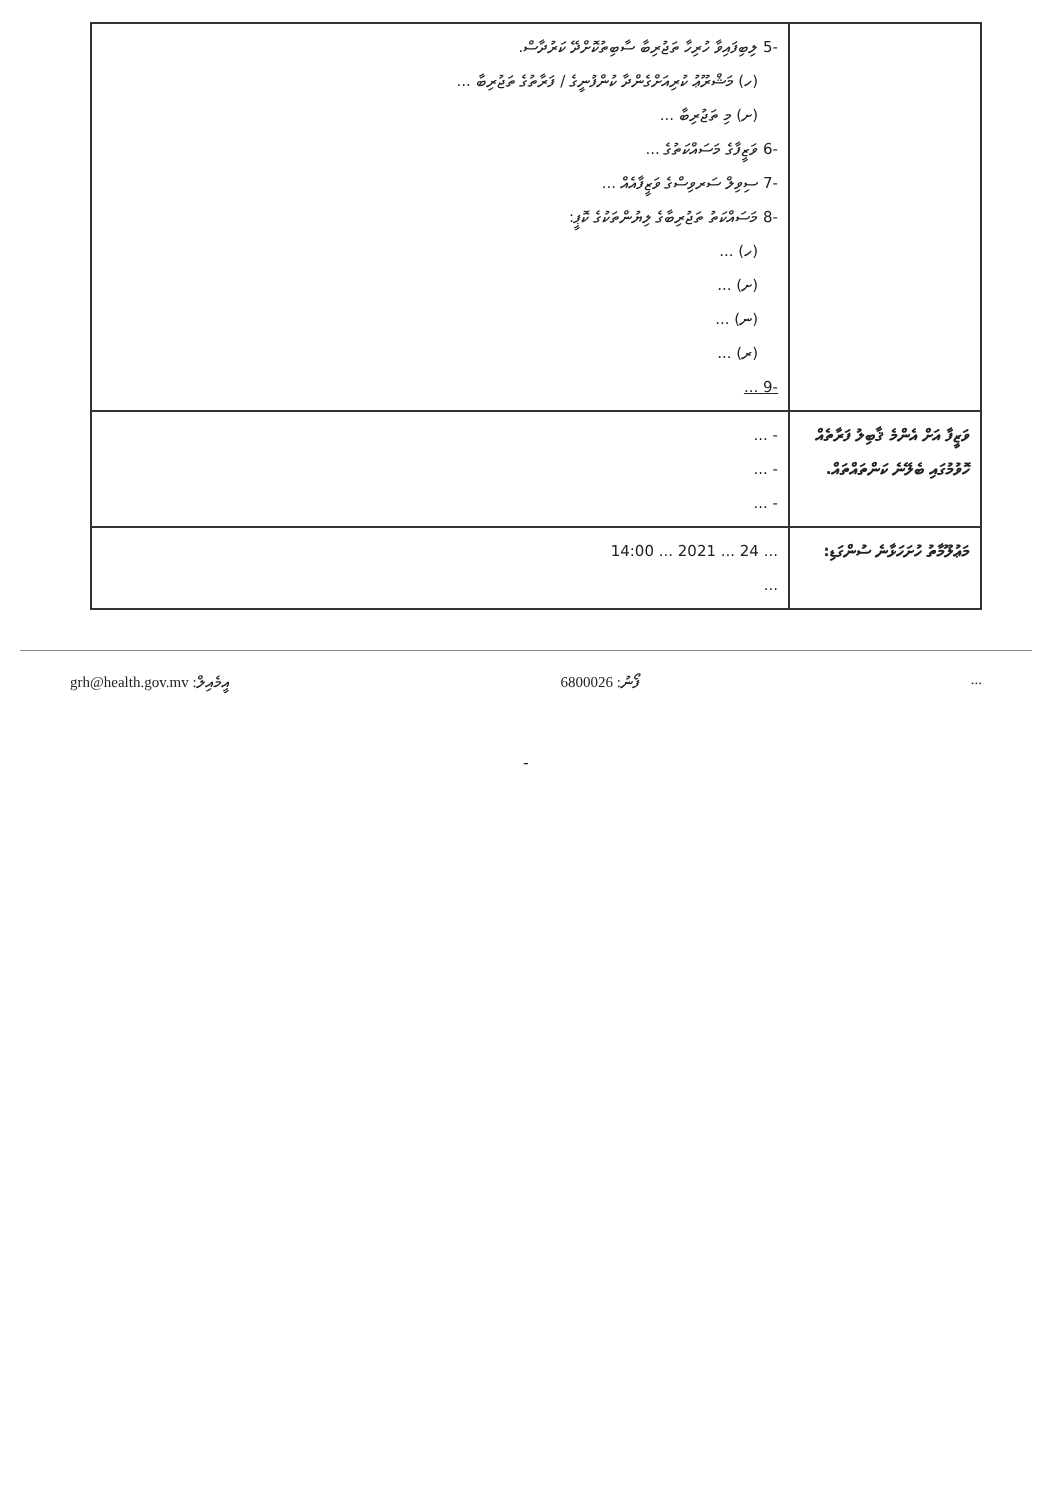| | -5 ލިބިފައިވާ ހުރިހާ ތަޖުރިބާ ސާބިތުކޮށްދޭ ކަރުދާސް. (ހ) މަޝްރޫޢު ކުރިއަށްގެންދާ ކުންފުނީގެ / ފަރާތުގެ ތަޖުރިބާ ... (ށ) މި ތަޖުރިބާ ... -6 ވަޒީފާގެ މަސައްކަތުގެ ... -7 ސިވިލް ސަރވިސްގެ ވަޒީފާއެއް ... -8 މަސައްކަތު ތަޖުރިބާގެ ލިޔުންތަކުގެ ކޮޕީ: (ހ) ... (ށ) ... (ނ) ... (ރ) ... -9 ... |
| ވަޒީފާ އަށް އެންމެ ޤާބިލު ފަރާތެއް ހޮވުމުގައި ބެލޭނެ ކަންތައްތައް. | - ... - ... - ... |
| މަޢުލޫމާތު ހުށަހަޅާނެ ސުންގަޑި: | ... 24 ... 2021 ... 14:00 ... |
grh@health.gov.mv :އީމެއިލް 6800026 :ފޯނު...
-